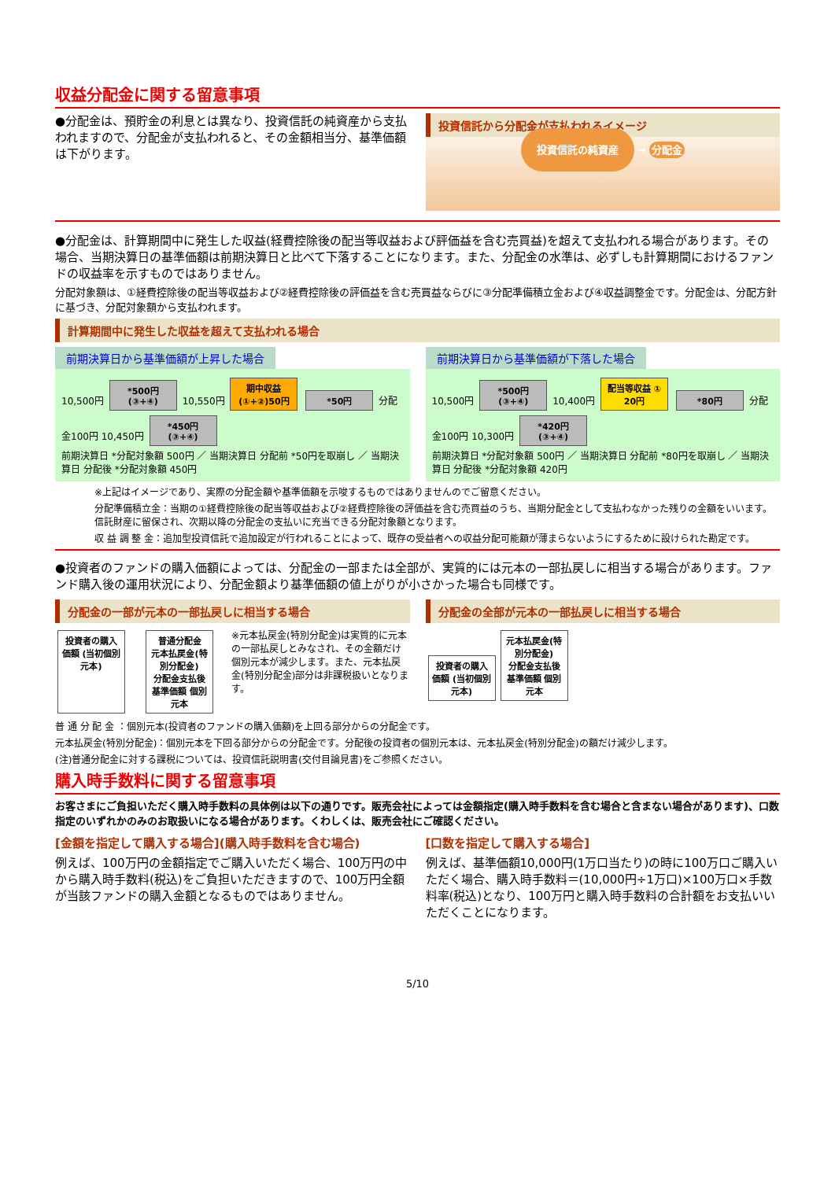収益分配金に関する留意事項
●分配金は、預貯金の利息とは異なり、投資信託の純資産から支払われますので、分配金が支払われると、その金額相当分、基準価額は下がります。
投資信託から分配金が支払われるイメージ
投資信託の純資産 → 分配金
●分配金は、計算期間中に発生した収益(経費控除後の配当等収益および評価益を含む売買益)を超えて支払われる場合があります。その場合、当期決算日の基準価額は前期決算日と比べて下落することになります。また、分配金の水準は、必ずしも計算期間におけるファンドの収益率を示すものではありません。
分配対象額は、①経費控除後の配当等収益および②経費控除後の評価益を含む売買益ならびに③分配準備積立金および④収益調整金です。分配金は、分配方針に基づき、分配対象額から支払われます。
計算期間中に発生した収益を超えて支払われる場合
前期決算日から基準価額が上昇した場合
10,500円 *500円 (③+④) 10,550円 期中収益 (①+②)50円 *50円 分配金100円 10,450円 *450円 (③+④)
前期決算日 *分配対象額 500円 ／ 当期決算日 分配前 *50円を取崩し ／ 当期決算日 分配後 *分配対象額 450円
前期決算日から基準価額が下落した場合
10,500円 *500円 (③+④) 10,400円 配当等収益 ① 20円 *80円 分配金100円 10,300円 *420円 (③+④)
前期決算日 *分配対象額 500円 ／ 当期決算日 分配前 *80円を取崩し ／ 当期決算日 分配後 *分配対象額 420円
※上記はイメージであり、実際の分配金額や基準価額を示唆するものではありませんのでご留意ください。
分配準備積立金：当期の①経費控除後の配当等収益および②経費控除後の評価益を含む売買益のうち、当期分配金として支払わなかった残りの金額をいいます。信託財産に留保され、次期以降の分配金の支払いに充当できる分配対象額となります。
収 益 調 整 金：追加型投資信託で追加設定が行われることによって、既存の受益者への収益分配可能額が薄まらないようにするために設けられた勘定です。
●投資者のファンドの購入価額によっては、分配金の一部または全部が、実質的には元本の一部払戻しに相当する場合があります。ファンド購入後の運用状況により、分配金額より基準価額の値上がりが小さかった場合も同様です。
分配金の一部が元本の一部払戻しに相当する場合
投資者の購入価額 (当初個別元本) 普通分配金
元本払戻金(特別分配金)
分配金支払後 基準価額 個別元本 ※元本払戻金(特別分配金)は実質的に元本の一部払戻しとみなされ、その金額だけ個別元本が減少します。また、元本払戻金(特別分配金)部分は非課税扱いとなります。
分配金の全部が元本の一部払戻しに相当する場合
投資者の購入価額 (当初個別元本) 元本払戻金(特別分配金)
分配金支払後 基準価額 個別元本
普 通 分 配 金 ：個別元本(投資者のファンドの購入価額)を上回る部分からの分配金です。
元本払戻金(特別分配金)：個別元本を下回る部分からの分配金です。分配後の投資者の個別元本は、元本払戻金(特別分配金)の額だけ減少します。
(注)普通分配金に対する課税については、投資信託説明書(交付目論見書)をご参照ください。
購入時手数料に関する留意事項
お客さまにご負担いただく購入時手数料の具体例は以下の通りです。販売会社によっては金額指定(購入時手数料を含む場合と含まない場合があります)、口数指定のいずれかのみのお取扱いになる場合があります。くわしくは、販売会社にご確認ください。
[金額を指定して購入する場合](購入時手数料を含む場合)
例えば、100万円の金額指定でご購入いただく場合、100万円の中から購入時手数料(税込)をご負担いただきますので、100万円全額が当該ファンドの購入金額となるものではありません。
[口数を指定して購入する場合]
例えば、基準価額10,000円(1万口当たり)の時に100万口ご購入いただく場合、購入時手数料＝(10,000円÷1万口)×100万口×手数料率(税込)となり、100万円と購入時手数料の合計額をお支払いいただくことになります。
5/10